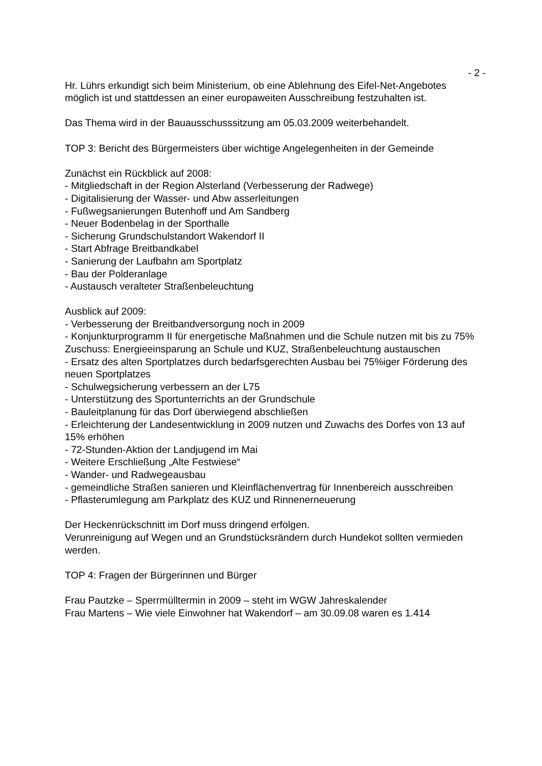- 2 -
Hr. Lührs erkundigt sich beim Ministerium, ob eine Ablehnung des Eifel-Net-Angebotes möglich ist und stattdessen an einer europaweiten Ausschreibung festzuhalten ist.
Das Thema wird in der Bauausschusssitzung am 05.03.2009 weiterbehandelt.
TOP 3: Bericht des Bürgermeisters über wichtige Angelegenheiten in der Gemeinde
Zunächst ein Rückblick auf 2008:
- Mitgliedschaft in der Region Alsterland (Verbesserung der Radwege)
- Digitalisierung der Wasser- und Abw asserleitungen
- Fußwegsanierungen Butenhoff und Am Sandberg
- Neuer Bodenbelag in der Sporthalle
- Sicherung Grundschulstandort Wakendorf II
- Start Abfrage Breitbandkabel
- Sanierung der Laufbahn am Sportplatz
- Bau der Polderanlage
- Austausch veralteter Straßenbeleuchtung
Ausblick auf 2009:
- Verbesserung der Breitbandversorgung noch in 2009
- Konjunkturprogramm II für energetische Maßnahmen und die Schule nutzen mit bis zu 75% Zuschuss: Energieeinsparung an Schule und KUZ, Straßenbeleuchtung austauschen
- Ersatz des alten Sportplatzes durch bedarfsgerechten Ausbau bei 75%iger Förderung des neuen Sportplatzes
- Schulwegsicherung verbessern an der L75
- Unterstützung des Sportunterrichts an der Grundschule
- Bauleitplanung für das Dorf überwiegend abschließen
- Erleichterung der Landesentwicklung in 2009 nutzen und Zuwachs des Dorfes von 13 auf 15% erhöhen
- 72-Stunden-Aktion der Landjugend im Mai
- Weitere Erschließung „Alte Festwiese“
- Wander- und Radwegeausbau
- gemeindliche Straßen sanieren und Kleinflächenvertrag für Innenbereich ausschreiben
- Pflasterumlegung am Parkplatz des KUZ und Rinnenerneuerung
Der Heckenrückschnitt im Dorf muss dringend erfolgen.
Verunreinigung auf Wegen und an Grundstücksrändern durch Hundekot sollten vermieden werden.
TOP 4: Fragen der Bürgerinnen und Bürger
Frau Pautzke – Sperrmülltermin in 2009 – steht im WGW Jahreskalender
Frau Martens – Wie viele Einwohner hat Wakendorf – am 30.09.08 waren es 1.414